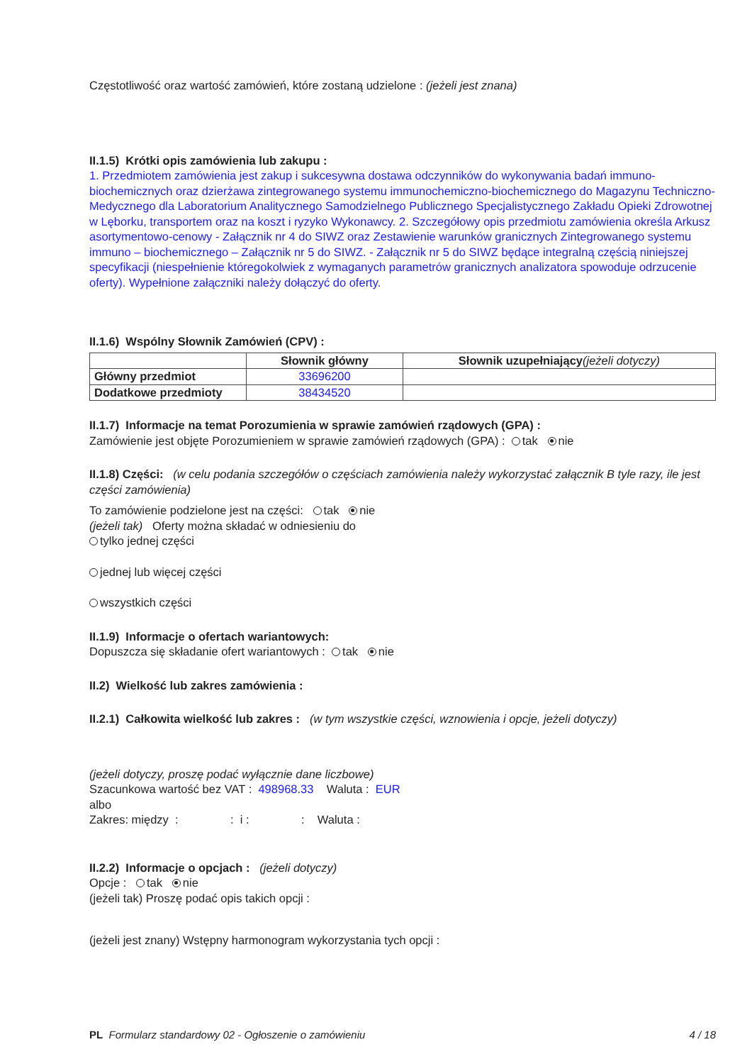Częstotliwość oraz wartość zamówień, które zostaną udzielone : (jeżeli jest znana)
II.1.5) Krótki opis zamówienia lub zakupu :
1. Przedmiotem zamówienia jest zakup i sukcesywna dostawa odczynników do wykonywania badań immuno-biochemicznych oraz dzierżawa zintegrowanego systemu immunochemiczno-biochemicznego do Magazynu Techniczno-Medycznego dla Laboratorium Analitycznego Samodzielnego Publicznego Specjalistycznego Zakładu Opieki Zdrowotnej w Lęborku, transportem oraz na koszt i ryzyko Wykonawcy. 2. Szczegółowy opis przedmiotu zamówienia określa Arkusz asortymentowo-cenowy - Załącznik nr 4 do SIWZ oraz Zestawienie warunków granicznych Zintegrowanego systemu immuno – biochemicznego – Załącznik nr 5 do SIWZ. - Załącznik nr 5 do SIWZ będące integralną częścią niniejszej specyfikacji (niespełnienie któregokolwiek z wymaganych parametrów granicznych analizatora spowoduje odrzucenie oferty). Wypełnione załączniki należy dołączyć do oferty.
II.1.6) Wspólny Słownik Zamówień (CPV) :
| | Słownik główny | Słownik uzupełniający (jeżeli dotyczy) |
| --- | --- | --- |
| Główny przedmiot | 33696200 | |
| Dodatkowe przedmioty | 38434520 | |
II.1.7) Informacje na temat Porozumienia w sprawie zamówień rządowych (GPA) :
Zamówienie jest objęte Porozumieniem w sprawie zamówień rządowych (GPA) : tak nie
II.1.8) Części: (w celu podania szczegółów o częściach zamówienia należy wykorzystać załącznik B tyle razy, ile jest części zamówienia)
To zamówienie podzielone jest na części: tak nie
(jeżeli tak) Oferty można składać w odniesieniu do
tylko jednej części
jednej lub więcej części
wszystkich części
II.1.9) Informacje o ofertach wariantowych:
Dopuszcza się składanie ofert wariantowych : tak nie
II.2) Wielkość lub zakres zamówienia :
II.2.1) Całkowita wielkość lub zakres : (w tym wszystkie części, wznowienia i opcje, jeżeli dotyczy)
(jeżeli dotyczy, proszę podać wyłącznie dane liczbowe)
Szacunkowa wartość bez VAT : 498968.33 Waluta : EUR
albo
Zakres: między : : i : : Waluta :
II.2.2) Informacje o opcjach : (jeżeli dotyczy)
Opcje : tak nie
(jeżeli tak) Proszę podać opis takich opcji :
(jeżeli jest znany) Wstępny harmonogram wykorzystania tych opcji :
PL Formularz standardowy 02 - Ogłoszenie o zamówieniu 4 / 18